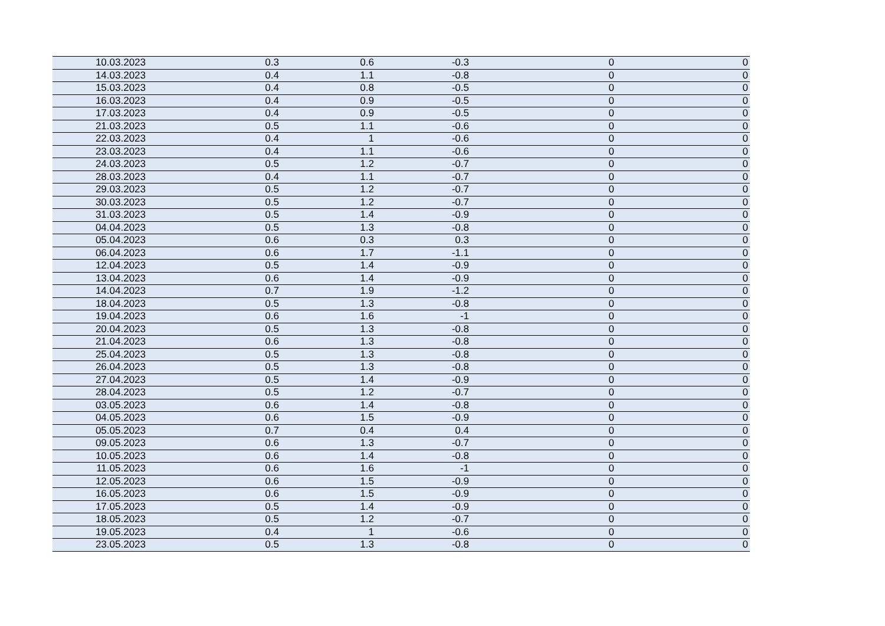| 10.03.2023 | 0.3 | 0.6 | -0.3 | 0 | 0 |
| 14.03.2023 | 0.4 | 1.1 | -0.8 | 0 | 0 |
| 15.03.2023 | 0.4 | 0.8 | -0.5 | 0 | 0 |
| 16.03.2023 | 0.4 | 0.9 | -0.5 | 0 | 0 |
| 17.03.2023 | 0.4 | 0.9 | -0.5 | 0 | 0 |
| 21.03.2023 | 0.5 | 1.1 | -0.6 | 0 | 0 |
| 22.03.2023 | 0.4 | 1 | -0.6 | 0 | 0 |
| 23.03.2023 | 0.4 | 1.1 | -0.6 | 0 | 0 |
| 24.03.2023 | 0.5 | 1.2 | -0.7 | 0 | 0 |
| 28.03.2023 | 0.4 | 1.1 | -0.7 | 0 | 0 |
| 29.03.2023 | 0.5 | 1.2 | -0.7 | 0 | 0 |
| 30.03.2023 | 0.5 | 1.2 | -0.7 | 0 | 0 |
| 31.03.2023 | 0.5 | 1.4 | -0.9 | 0 | 0 |
| 04.04.2023 | 0.5 | 1.3 | -0.8 | 0 | 0 |
| 05.04.2023 | 0.6 | 0.3 | 0.3 | 0 | 0 |
| 06.04.2023 | 0.6 | 1.7 | -1.1 | 0 | 0 |
| 12.04.2023 | 0.5 | 1.4 | -0.9 | 0 | 0 |
| 13.04.2023 | 0.6 | 1.4 | -0.9 | 0 | 0 |
| 14.04.2023 | 0.7 | 1.9 | -1.2 | 0 | 0 |
| 18.04.2023 | 0.5 | 1.3 | -0.8 | 0 | 0 |
| 19.04.2023 | 0.6 | 1.6 | -1 | 0 | 0 |
| 20.04.2023 | 0.5 | 1.3 | -0.8 | 0 | 0 |
| 21.04.2023 | 0.6 | 1.3 | -0.8 | 0 | 0 |
| 25.04.2023 | 0.5 | 1.3 | -0.8 | 0 | 0 |
| 26.04.2023 | 0.5 | 1.3 | -0.8 | 0 | 0 |
| 27.04.2023 | 0.5 | 1.4 | -0.9 | 0 | 0 |
| 28.04.2023 | 0.5 | 1.2 | -0.7 | 0 | 0 |
| 03.05.2023 | 0.6 | 1.4 | -0.8 | 0 | 0 |
| 04.05.2023 | 0.6 | 1.5 | -0.9 | 0 | 0 |
| 05.05.2023 | 0.7 | 0.4 | 0.4 | 0 | 0 |
| 09.05.2023 | 0.6 | 1.3 | -0.7 | 0 | 0 |
| 10.05.2023 | 0.6 | 1.4 | -0.8 | 0 | 0 |
| 11.05.2023 | 0.6 | 1.6 | -1 | 0 | 0 |
| 12.05.2023 | 0.6 | 1.5 | -0.9 | 0 | 0 |
| 16.05.2023 | 0.6 | 1.5 | -0.9 | 0 | 0 |
| 17.05.2023 | 0.5 | 1.4 | -0.9 | 0 | 0 |
| 18.05.2023 | 0.5 | 1.2 | -0.7 | 0 | 0 |
| 19.05.2023 | 0.4 | 1 | -0.6 | 0 | 0 |
| 23.05.2023 | 0.5 | 1.3 | -0.8 | 0 | 0 |